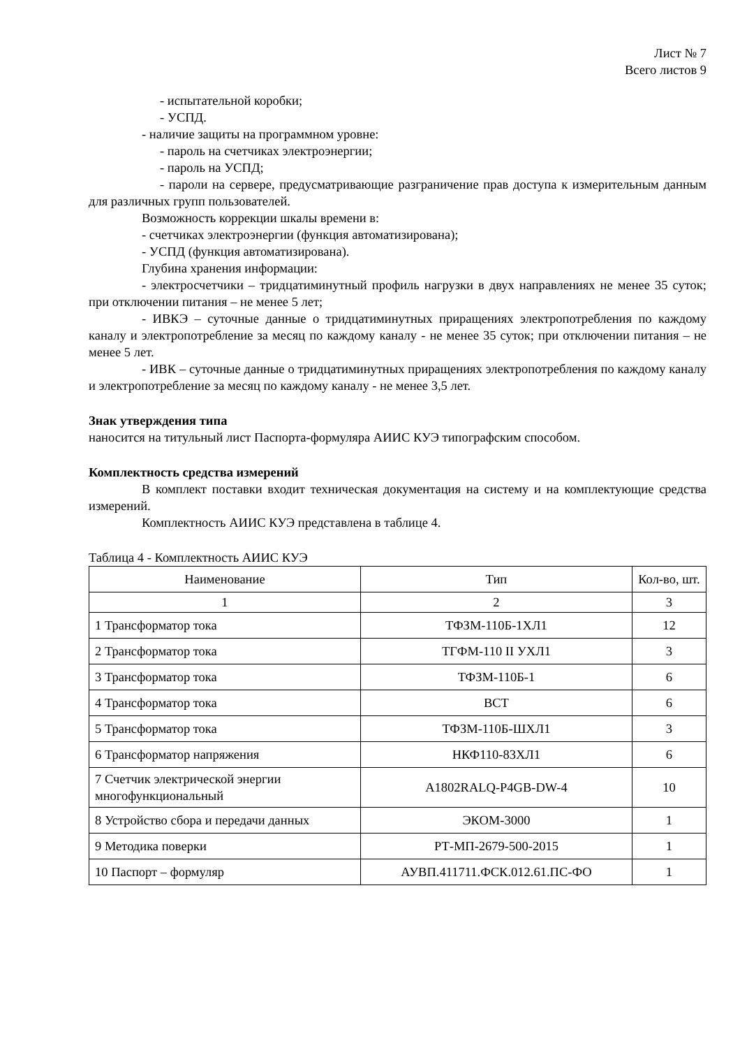Лист № 7
Всего листов 9
- испытательной коробки;
- УСПД.
- наличие защиты на программном уровне:
- пароль на счетчиках электроэнергии;
- пароль на УСПД;
- пароли на сервере, предусматривающие разграничение прав доступа к измерительным данным для различных групп пользователей.
Возможность коррекции шкалы времени в:
- счетчиках электроэнергии (функция автоматизирована);
- УСПД (функция автоматизирована).
Глубина хранения информации:
- электросчетчики – тридцатиминутный профиль нагрузки в двух направлениях не менее 35 суток; при отключении питания – не менее 5 лет;
- ИВКЭ – суточные данные о тридцатиминутных приращениях электропотребления по каждому каналу и электропотребление за месяц по каждому каналу - не менее 35 суток; при отключении питания – не менее 5 лет.
- ИВК – суточные данные о тридцатиминутных приращениях электропотребления по каждому каналу и электропотребление за месяц по каждому каналу - не менее 3,5 лет.
Знак утверждения типа
наносится на титульный лист Паспорта-формуляра АИИС КУЭ типографским способом.
Комплектность средства измерений
В комплект поставки входит техническая документация на систему и на комплектующие средства измерений.
Комплектность АИИС КУЭ представлена в таблице 4.
Таблица 4 - Комплектность АИИС КУЭ
| Наименование | Тип | Кол-во, шт. |
| --- | --- | --- |
| 1 | 2 | 3 |
| 1 Трансформатор тока | ТФЗМ-110Б-1ХЛ1 | 12 |
| 2 Трансформатор тока | ТГФМ-110 II УХЛ1 | 3 |
| 3 Трансформатор тока | ТФЗМ-110Б-1 | 6 |
| 4 Трансформатор тока | ВСТ | 6 |
| 5 Трансформатор тока | ТФЗМ-110Б-ШХЛ1 | 3 |
| 6 Трансформатор напряжения | НКФ110-83ХЛ1 | 6 |
| 7 Счетчик электрической энергии многофункциональный | A1802RALQ-P4GB-DW-4 | 10 |
| 8 Устройство сбора и передачи данных | ЭКОМ-3000 | 1 |
| 9 Методика поверки | РТ-МП-2679-500-2015 | 1 |
| 10 Паспорт – формуляр | АУВП.411711.ФСК.012.61.ПС-ФО | 1 |